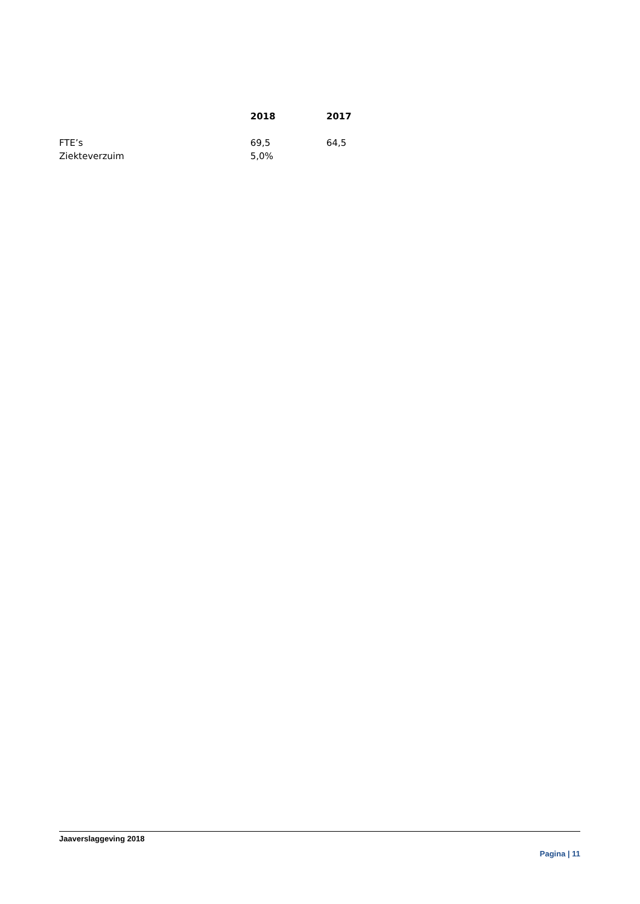| | 2018 | 2017 |
| --- | --- | --- |
| FTE’s | 69,5 | 64,5 |
| Ziekteverzuim | 5,0% | |
Jaaverslaggeving 2018
Pagina | 11